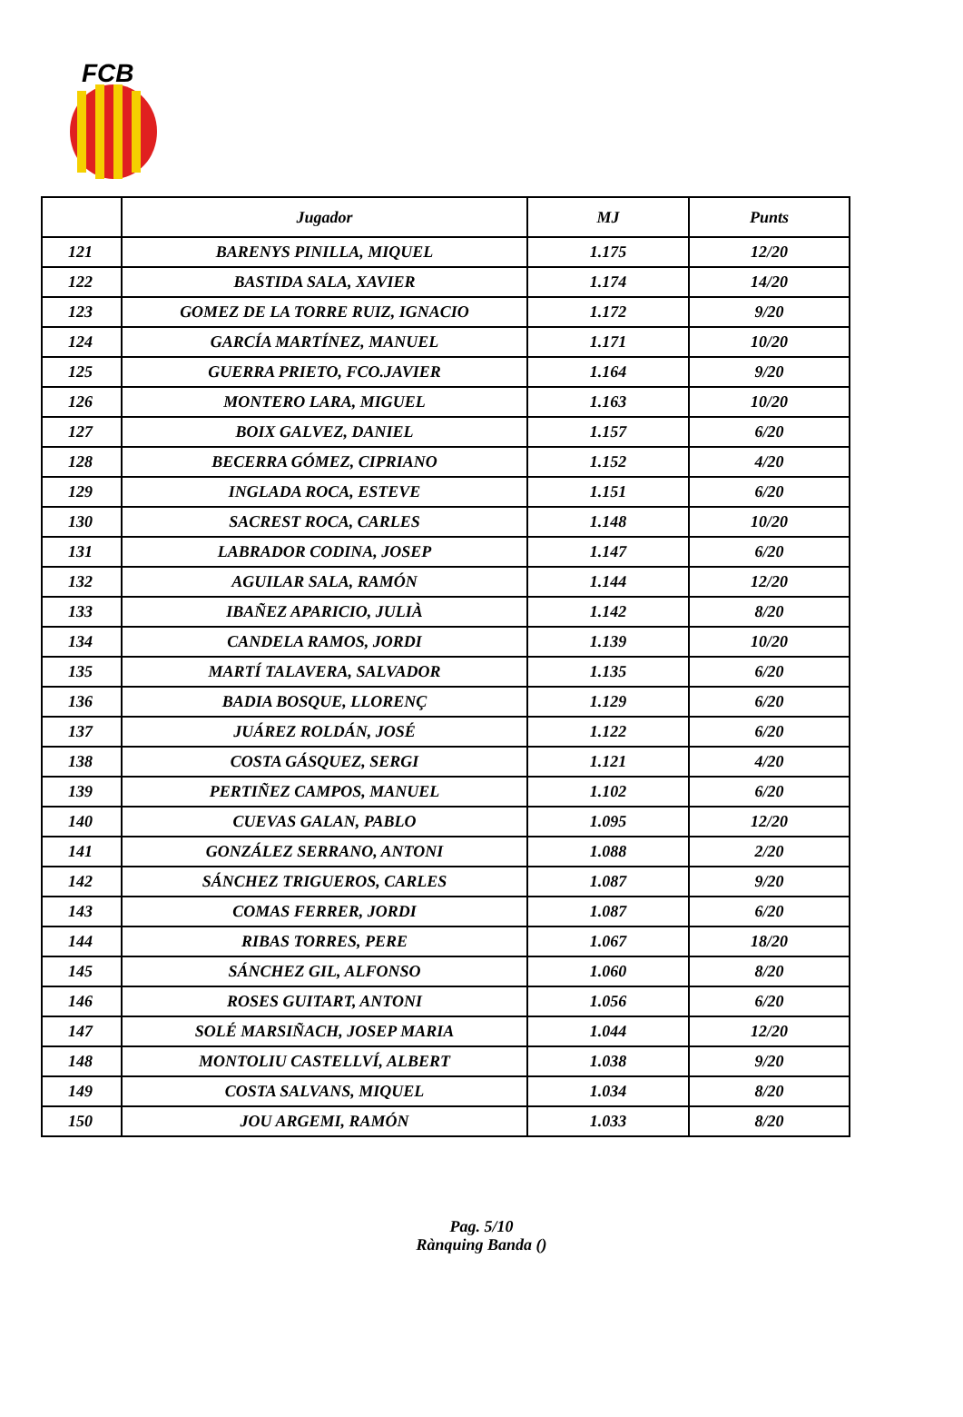FCB
| | Jugador | MJ | Punts |
| --- | --- | --- | --- |
| 121 | BARENYS PINILLA, MIQUEL | 1.175 | 12/20 |
| 122 | BASTIDA SALA, XAVIER | 1.174 | 14/20 |
| 123 | GOMEZ DE LA TORRE RUIZ, IGNACIO | 1.172 | 9/20 |
| 124 | GARCÍA MARTÍNEZ, MANUEL | 1.171 | 10/20 |
| 125 | GUERRA PRIETO, FCO.JAVIER | 1.164 | 9/20 |
| 126 | MONTERO LARA, MIGUEL | 1.163 | 10/20 |
| 127 | BOIX GALVEZ, DANIEL | 1.157 | 6/20 |
| 128 | BECERRA GÓMEZ, CIPRIANO | 1.152 | 4/20 |
| 129 | INGLADA ROCA, ESTEVE | 1.151 | 6/20 |
| 130 | SACREST ROCA, CARLES | 1.148 | 10/20 |
| 131 | LABRADOR CODINA, JOSEP | 1.147 | 6/20 |
| 132 | AGUILAR SALA, RAMÓN | 1.144 | 12/20 |
| 133 | IBAÑEZ APARICIO, JULIÀ | 1.142 | 8/20 |
| 134 | CANDELA RAMOS, JORDI | 1.139 | 10/20 |
| 135 | MARTÍ TALAVERA, SALVADOR | 1.135 | 6/20 |
| 136 | BADIA BOSQUE, LLORENÇ | 1.129 | 6/20 |
| 137 | JUÁREZ ROLDÁN, JOSÉ | 1.122 | 6/20 |
| 138 | COSTA GÁSQUEZ, SERGI | 1.121 | 4/20 |
| 139 | PERTIÑEZ CAMPOS, MANUEL | 1.102 | 6/20 |
| 140 | CUEVAS GALAN, PABLO | 1.095 | 12/20 |
| 141 | GONZÁLEZ SERRANO, ANTONI | 1.088 | 2/20 |
| 142 | SÁNCHEZ TRIGUEROS, CARLES | 1.087 | 9/20 |
| 143 | COMAS FERRER, JORDI | 1.087 | 6/20 |
| 144 | RIBAS TORRES, PERE | 1.067 | 18/20 |
| 145 | SÁNCHEZ GIL, ALFONSO | 1.060 | 8/20 |
| 146 | ROSES GUITART, ANTONI | 1.056 | 6/20 |
| 147 | SOLÉ MARSIÑACH, JOSEP MARIA | 1.044 | 12/20 |
| 148 | MONTOLIU CASTELLVÍ, ALBERT | 1.038 | 9/20 |
| 149 | COSTA SALVANS, MIQUEL | 1.034 | 8/20 |
| 150 | JOU ARGEMI, RAMÓN | 1.033 | 8/20 |
Pag. 5/10
Rànquing Banda ()